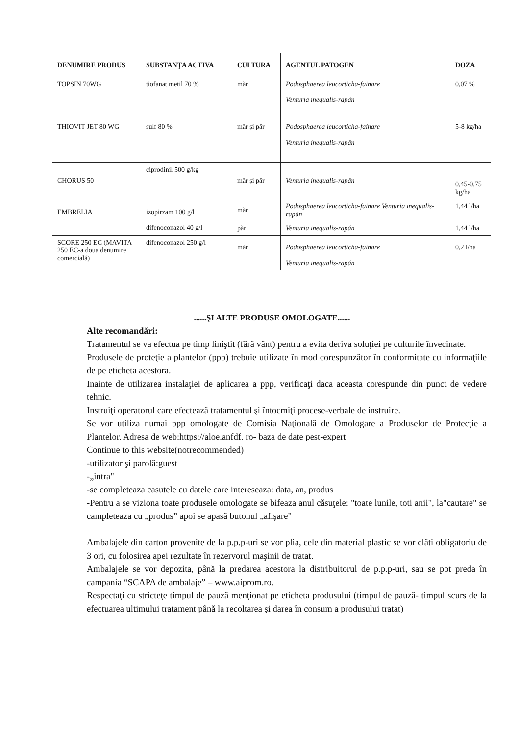| DENUMIRE PRODUS | SUBSTANŢA ACTIVA | CULTURA | AGENTUL PATOGEN | DOZA |
| --- | --- | --- | --- | --- |
| TOPSIN 70WG | tiofanat metil 70 % | măr | Podosphaerea leucorticha-fainare Venturia inequalis-rapăn | 0,07 % |
| THIOVIT JET 80 WG | sulf 80 % | măr şi păr | Podosphaerea leucorticha-fainare Venturia inequalis-rapăn | 5-8 kg/ha |
| CHORUS 50 | ciprodinil 500 g/kg | măr şi păr | Venturia inequalis-rapăn | 0,45-0,75 kg/ha |
| EMBRELIA | izopirzam 100 g/l difenoconazol 40 g/l | măr | Podosphaerea leucorticha-fainare Venturia inequalis-rapăn | 1,44 l/ha |
| | | păr | Venturia inequalis-rapăn | 1,44 l/ha |
| SCORE 250 EC (MAVITA 250 EC-a doua denumire comercială) | difenoconazol 250 g/l | măr | Podosphaerea leucorticha-fainare Venturia inequalis-rapăn | 0,2 l/ha |
......ŞI ALTE PRODUSE OMOLOGATE......
Alte recomandări:
Tratamentul se va efectua pe timp liniştit (fără vânt) pentru a evita deriva soluţiei pe culturile învecinate.
Produsele de proteţie a plantelor (ppp) trebuie utilizate în mod corespunzător în conformitate cu informaţiile de pe eticheta acestora.
Inainte de utilizarea instalaţiei de aplicarea a ppp, verificaţi daca aceasta corespunde din punct de vedere tehnic.
Instruiţi operatorul care efectează tratamentul şi întocmiţi procese-verbale de instruire.
Se vor utiliza numai ppp omologate de Comisia Naţională de Omologare a Produselor de Protecţie a Plantelor. Adresa de web:https://aloe.anfdf. ro- baza de date pest-expert
Continue to this website(notrecommended)
-utilizator şi parolă:guest
-„intra"
-se completeaza casutele cu datele care intereseaza: data, an, produs
-Pentru a se viziona toate produsele omologate se bifeaza anul căsuţele: "toate lunile, toti anii", la"cautare" se campleteaza cu „produs” apoi se apasă butonul „afişare"
Ambalajele din carton provenite de la p.p.p-uri se vor plia, cele din material plastic se vor clăti obligatoriu de 3 ori, cu folosirea apei rezultate în rezervorul maşinii de tratat.
Ambalajele se vor depozita, până la predarea acestora la distribuitorul de p.p.p-uri, sau se pot preda în campania “SCAPA de ambalaje” – www.aiprom.ro.
Respectaţi cu stricteţe timpul de pauză menţionat pe eticheta produsului (timpul de pauză- timpul scurs de la efectuarea ultimului tratament până la recoltarea şi darea în consum a produsului tratat)